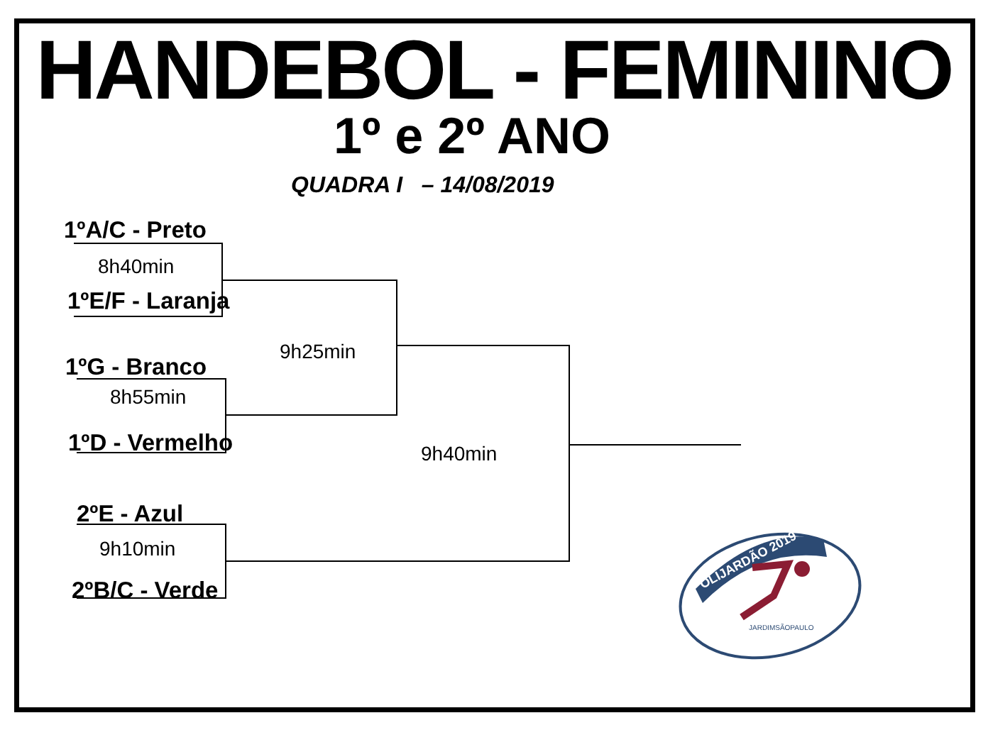HANDEBOL - FEMININO
1º e 2º ANO
QUADRA I – 14/08/2019
1ºA/C - Preto
8h40min
1ºE/F - Laranja
9h25min
1ºG - Branco
8h55min
1ºD - Vermelho 9h40min
2ºE - Azul
9h10min
2ºB/C - Verde
OLIJARDÃO 2019
JARDIMSÃOPAULO